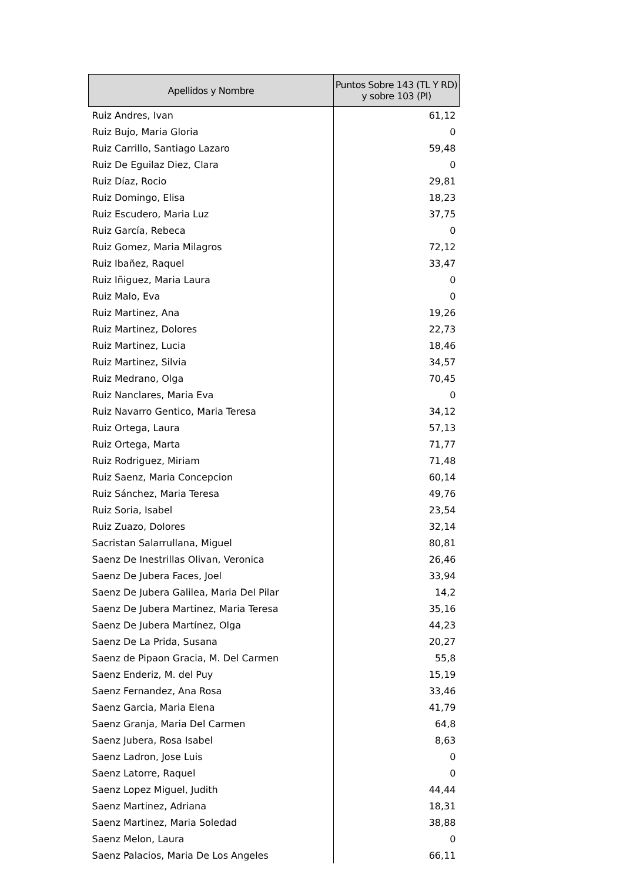| Apellidos y Nombre | Puntos Sobre 143 (TL Y RD) y sobre 103 (PI) |
| --- | --- |
| Ruiz Andres, Ivan | 61,12 |
| Ruiz Bujo, Maria Gloria | 0 |
| Ruiz Carrillo, Santiago Lazaro | 59,48 |
| Ruiz De Eguilaz Diez, Clara | 0 |
| Ruiz Díaz, Rocio | 29,81 |
| Ruiz Domingo, Elisa | 18,23 |
| Ruiz Escudero, Maria Luz | 37,75 |
| Ruiz García, Rebeca | 0 |
| Ruiz Gomez, Maria Milagros | 72,12 |
| Ruiz Ibañez, Raquel | 33,47 |
| Ruiz Iñiguez, Maria Laura | 0 |
| Ruiz Malo, Eva | 0 |
| Ruiz Martinez, Ana | 19,26 |
| Ruiz Martinez, Dolores | 22,73 |
| Ruiz Martinez, Lucia | 18,46 |
| Ruiz Martinez, Silvia | 34,57 |
| Ruiz Medrano, Olga | 70,45 |
| Ruiz Nanclares, Maria Eva | 0 |
| Ruiz Navarro Gentico, Maria Teresa | 34,12 |
| Ruiz Ortega, Laura | 57,13 |
| Ruiz Ortega, Marta | 71,77 |
| Ruiz Rodriguez, Miriam | 71,48 |
| Ruiz Saenz, Maria Concepcion | 60,14 |
| Ruiz Sánchez, Maria Teresa | 49,76 |
| Ruiz Soria, Isabel | 23,54 |
| Ruiz Zuazo, Dolores | 32,14 |
| Sacristan Salarrullana, Miguel | 80,81 |
| Saenz De Inestrillas Olivan, Veronica | 26,46 |
| Saenz De Jubera Faces, Joel | 33,94 |
| Saenz De Jubera Galilea, Maria Del Pilar | 14,2 |
| Saenz De Jubera Martinez, Maria Teresa | 35,16 |
| Saenz De Jubera Martínez, Olga | 44,23 |
| Saenz De La Prida, Susana | 20,27 |
| Saenz de Pipaon Gracia, M. Del Carmen | 55,8 |
| Saenz Enderiz, M. del Puy | 15,19 |
| Saenz Fernandez, Ana Rosa | 33,46 |
| Saenz Garcia, Maria Elena | 41,79 |
| Saenz Granja, Maria Del Carmen | 64,8 |
| Saenz Jubera, Rosa Isabel | 8,63 |
| Saenz Ladron, Jose Luis | 0 |
| Saenz Latorre, Raquel | 0 |
| Saenz Lopez Miguel, Judith | 44,44 |
| Saenz Martinez, Adriana | 18,31 |
| Saenz Martinez, Maria Soledad | 38,88 |
| Saenz Melon, Laura | 0 |
| Saenz Palacios, Maria De Los Angeles | 66,11 |